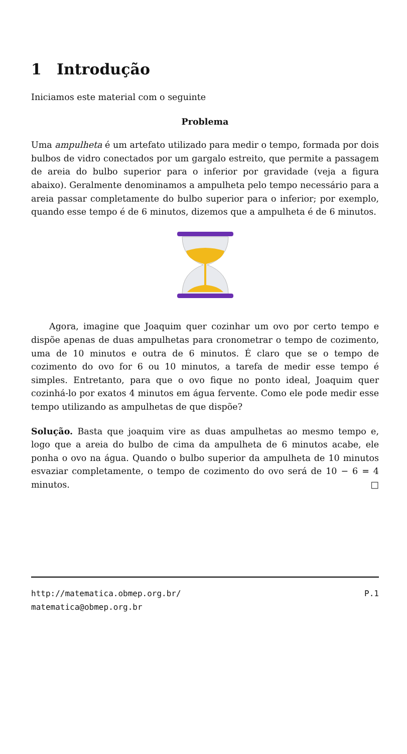1 Introdução
Iniciamos este material com o seguinte
Problema
Uma ampulheta é um artefato utilizado para medir o tempo, formada por dois bulbos de vidro conectados por um gargalo estreito, que permite a passagem de areia do bulbo superior para o inferior por gravidade (veja a figura abaixo). Geralmente denominamos a ampulheta pelo tempo necessário para a areia passar completamente do bulbo superior para o inferior; por exemplo, quando esse tempo é de 6 minutos, dizemos que a ampulheta é de 6 minutos.
Agora, imagine que Joaquim quer cozinhar um ovo por certo tempo e dispõe apenas de duas ampulhetas para cronometrar o tempo de cozimento, uma de 10 minutos e outra de 6 minutos. É claro que se o tempo de cozimento do ovo for 6 ou 10 minutos, a tarefa de medir esse tempo é simples. Entretanto, para que o ovo fique no ponto ideal, Joaquim quer cozinhá-lo por exatos 4 minutos em água fervente. Como ele pode medir esse tempo utilizando as ampulhetas de que dispõe?
Solução. Basta que joaquim vire as duas ampulhetas ao mesmo tempo e, logo que a areia do bulbo de cima da ampulheta de 6 minutos acabe, ele ponha o ovo na água. Quando o bulbo superior da ampulheta de 10 minutos esvaziar completamente, o tempo de cozimento do ovo será de 10 − 6 = 4 minutos. □
http://matematica.obmep.org.br/ P.1
matematica@obmep.org.br